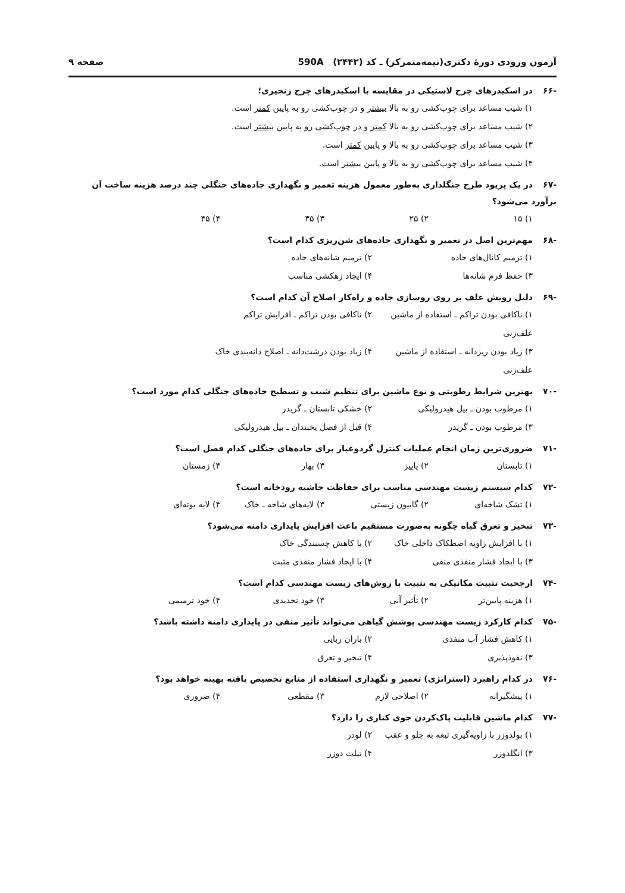آزمون ورودی دورهٔ دکتری(نیمه‌متمرکز) ـ کد (۲۴۴۲) 590A
صفحه ۹
-۶۶ در اسکیدرهای چرخ لاستیکی در مقایسه با اسکیدرهای چرخ زنجیری؛
۱) شیب مساعد برای چوب‌کشی رو به بالا بیشتر و در چوب‌کشی رو به پایین کمتر است.
۲) شیب مساعد برای چوب‌کشی رو به بالا کمتر و در چوب‌کشی رو به پایین بیشتر است.
۳) شیب مساعد برای چوب‌کشی رو به بالا و پایین کمتر است.
۴) شیب مساعد برای چوب‌کشی رو به بالا و پایین بیشتر است.
-۶۷ در یک پریود طرح جنگلداری به‌طور معمول هزینه تعمیر و نگهداری جاده‌های جنگلی چند درصد هزینه ساخت آن برآورد می‌شود؟
۱) ۱۵
۲) ۲۵
۳) ۳۵
۴) ۴۵
-۶۸ مهم‌ترین اصل در تعمیر و نگهداری جاده‌های شن‌ریزی کدام است؟
۱) ترمیم کانال‌های جاده
۲) ترمیم شانه‌های جاده
۳) حفظ فرم شانه‌ها
۴) ایجاد زهکشی مناسب
-۶۹ دلیل رویش علف بر روی روسازی جاده و راه‌کار اصلاح آن کدام است؟
۱) ناکافی بودن تراکم ـ استفاده از ماشین علف‌زنی
۲) ناکافی بودن تراکم ـ افزایش تراکم
۳) زیاد بودن ریزدانه ـ استفاده از ماشین علف‌زنی
۴) زیاد بودن درشت‌دانه ـ اصلاح دانه‌بندی خاک
-۷۰ بهترین شرایط رطوبتی و نوع ماشین برای تنظیم شیب و تسطیح جاده‌های جنگلی کدام مورد است؟
۱) مرطوب بودن ـ بیل هیدرولیکی
۲) خشکی تابستان ـ گریدر
۳) مرطوب بودن ـ گریدر
۴) قبل از فصل یخبندان ـ بیل هیدرولیکی
-۷۱ ضروری‌ترین زمان انجام عملیات کنترل گردوغبار برای جاده‌های جنگلی کدام فصل است؟
۱) تابستان
۲) پاییز
۳) بهار
۴) زمستان
-۷۲ کدام سیستم زیست مهندسی مناسب برای حفاظت حاشیه رودخانه است؟
۱) تشک شاخه‌ای
۲) گابیون زیستی
۳) لایه‌های شاخه ـ خاک
۴) لایه بوته‌ای
-۷۳ تبخیر و تعرق گیاه چگونه به‌صورت مستقیم باعث افزایش پایداری دامنه می‌شود؟
۱) با افزایش زاویه اصطکاک داخلی خاک
۲) با کاهش چسبندگی خاک
۳) با ایجاد فشار منفذی منفی
۴) با ایجاد فشار منفذی مثبت
-۷۴ ارجحیت تثبیت مکانیکی به تثبیت با روش‌های زیست مهندسی کدام است؟
۱) هزینه پایین‌تر
۲) تأثیر آنی
۳) خود تجدیدی
۴) خود ترمیمی
-۷۵ کدام کارکرد زیست مهندسی پوشش گیاهی می‌تواند تأثیر منفی در پایداری دامنه داشته باشد؟
۱) کاهش فشار آب منفذی
۲) باران ربایی
۳) نفوذپذیری
۴) تبخیر و تعرق
-۷۶ در کدام راهبرد (استراتژی) تعمیر و نگهداری استفاده از منابع تخصیص یافته بهینه خواهد بود؟
۱) پیشگیرانه
۲) اصلاحی لازم
۳) مقطعی
۴) ضروری
-۷۷ کدام ماشین قابلیت پاک‌کردن جوی کناری را دارد؟
۱) بولدوزر با زاویه‌گیری تیغه به جلو و عقب
۲) لودر
۳) انگلدوزر
۴) تیلت دوزر